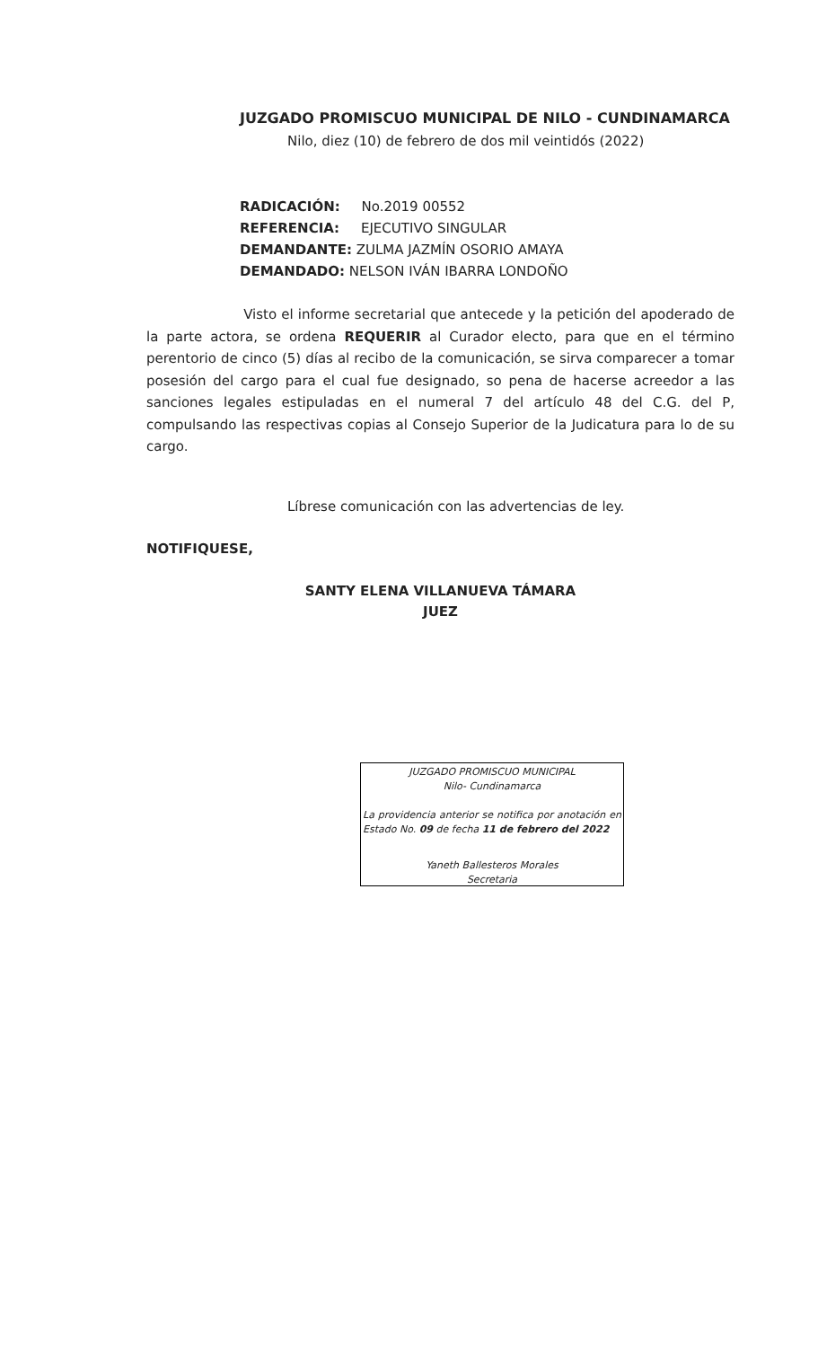JUZGADO PROMISCUO MUNICIPAL DE NILO - CUNDINAMARCA
Nilo, diez (10) de febrero de dos mil veintidós (2022)
RADICACIÓN: No.2019 00552
REFERENCIA: EJECUTIVO SINGULAR
DEMANDANTE: ZULMA JAZMÍN OSORIO AMAYA
DEMANDADO: NELSON IVÁN IBARRA LONDOÑO
Visto el informe secretarial que antecede y la petición del apoderado de la parte actora, se ordena REQUERIR al Curador electo, para que en el término perentorio de cinco (5) días al recibo de la comunicación, se sirva comparecer a tomar posesión del cargo para el cual fue designado, so pena de hacerse acreedor a las sanciones legales estipuladas en el numeral 7 del artículo 48 del C.G. del P, compulsando las respectivas copias al Consejo Superior de la Judicatura para lo de su cargo.
Líbrese comunicación con las advertencias de ley.
NOTIFIQUESE,
SANTY ELENA VILLANUEVA TÁMARA
JUEZ
JUZGADO PROMISCUO MUNICIPAL
Nilo- Cundinamarca
La providencia anterior se notifica por anotación en Estado No. 09 de fecha 11 de febrero del 2022
Yaneth Ballesteros Morales
Secretaria